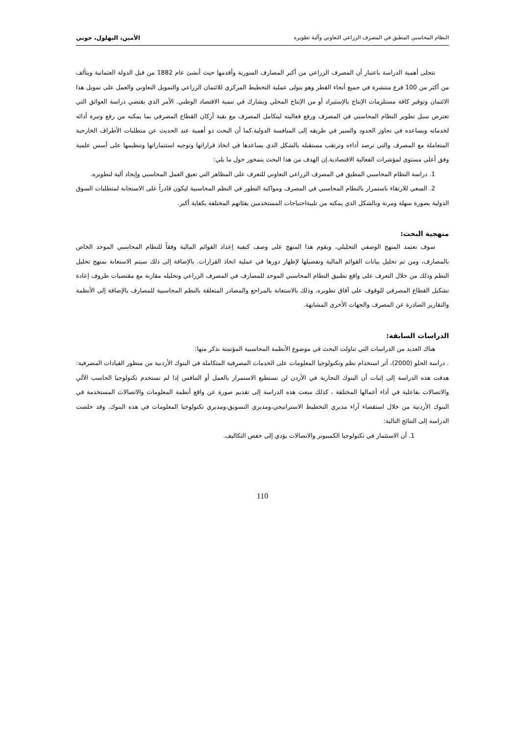النظام المحاسبي المطبق في المصرف الزراعي التعاوني وآلية تطويره الأمين، البهلول، جوني
تتجلى أهمية الدراسة باعتبار أن المصرف الزراعي من أكبر المصارف السورية وأقدمها حيث أنشئ عام 1882 من قبل الدولة العثمانية ويتألف من أكثر من 100 فرع منتشرة في جميع أنحاء القطر وهو يتولى عملية التخطيط المركزي للائتمان الزراعي والتمويل التعاوني والعمل على تمويل هذا الائتمان وتوفير كافة مستلزمات الإنتاج بالإستيراد أو من الإنتاج المحلي ويشارك في تنمية الاقتصاد الوطني. الأمر الذي يقتضي دراسة العوائق التي تعترض سبل تطوير النظام المحاسبي في المصرف ورفع فعاليته ليتكامل المصرف مع بقية أركان القطاع المصرفي بما يمكنه من رفع وتيرة أدائه لخدماته ويساعده في تجاوز الحدود والسير في طريقه إلى المنافسة الدولية.كما أن البحث ذو أهمية عند الحديث عن متطلبات الأطراف الخارجية المتعاملة مع المصرف والتي ترصد أداءه وترتقب مستقبله بالشكل الذي يساعدها في اتخاذ قراراتها وتوجيه استثماراتها وتنظيمها على أسس علمية وفق أعلى مستوى لمؤشرات الفعالية الاقتصادية.إن الهدف من هذا البحث يتمحور حول ما يلي:
1. دراسة النظام المحاسبي المطبق في المصرف الزراعي التعاوني للتعرف على المظاهر التي تعيق العمل المحاسبي وإيجاد ألية لتطويره.
2. السعي للارتقاء باستمرار بالنظام المحاسبي في المصرف ومواكبة التطور في النظم المحاسبية ليكون قادراً على الاستجابة لمتطلبات السوق الدولية بصورة سهلة ومرنة وبالشكل الذي يمكنه من تلبيةاحتياجات المستخدمين بفئاتهم المختلفة بكفاية أكبر.
منهجية البحث:
سوف نعتمد المنهج الوصفي التحليلي، ويقوم هذا المنهج على وصف كيفية إعداد القوائم المالية وفقاً للنظام المحاسبي الموحد الخاص بالمصارف، ومن ثم تحليل بيانات القوائم المالية وتفصيلها لإظهار دورها في عملية اتخاذ القرارات. بالإضافة إلى ذلك سيتم الاستعانة بمنهج تحليل النظم وذلك من خلال التعرف على واقع تطبيق النظام المحاسبي الموحد للمصارف في المصرف الزراعي وتحليله مقارنة مع مقتضيات ظروف إعادة تشكيل القطاع المصرفي للوقوف على آفاق تطويره. وذلك بالاستعانة بالمراجع والمصادر المتعلقة بالنظم المحاسبية للمصارف بالإضافة إلى الأنظمة والتقارير الصادرة عن المصرف والجهات الأخرى المشابهة.
الدراسات السابقة:
هناك العديد من الدراسات التي تناولت البحث في موضوع الأنظمة المحاسبية المؤتمتة نذكر منها:
. دراسة الحلو (2000)، أثر استخدام نظم وتكنولوجيا المعلومات على الخدمات المصرفية المتكاملة في البنوك الأردنية من منظور القيادات المصرفية: هدفت هذه الدراسة إلى إثبات أن البنوك التجارية في الأردن لن تستطيع الاستمرار بالعمل أو التنافس إذا لم تستخدم تكنولوجيا الحاسب الآلي والاتصالات بفاعلية في أداء أعمالها المختلفة ، كذلك سعت هذه الدراسة إلى تقديم صورة عن واقع أنظمة المعلومات والاتصالات المستخدمة في البنوك الأردنية من خلال استقصاء آراء مديري التخطيط الاستراتيجي،ومديري التسويق،ومديري تكنولوجيا المعلومات في هذه البنوك. وقد خلصت الدراسة إلى النتائج التالية:
1. أن الاستثمار في تكنولوجيا الكمبيوتر والاتصالات يؤدي إلى خفض التكاليف.
110